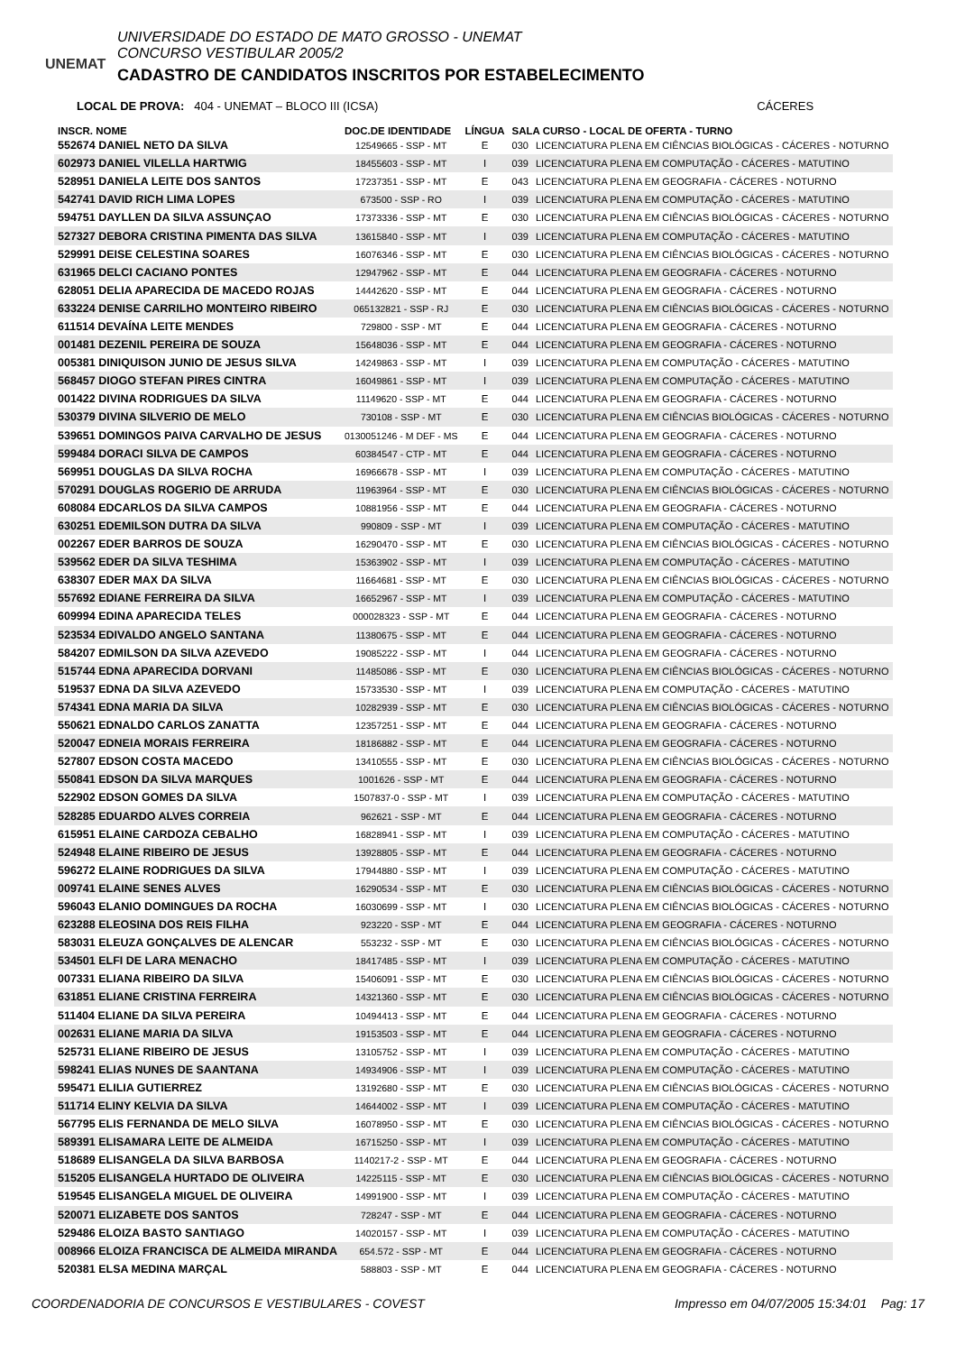UNEMAT
UNIVERSIDADE DO ESTADO DE MATO GROSSO - UNEMAT
CONCURSO VESTIBULAR 2005/2
CADASTRO DE CANDIDATOS INSCRITOS POR ESTABELECIMENTO
LOCAL DE PROVA: 404 - UNEMAT – BLOCO III (ICSA) CÁCERES
| INSCR. NOME | DOC.DE IDENTIDADE | LÍNGUA | SALA CURSO - LOCAL DE OFERTA - TURNO | |
| --- | --- | --- | --- | --- |
| 552674 DANIEL NETO DA SILVA | 12549665 - SSP - MT | E | 030 | LICENCIATURA PLENA EM CIÊNCIAS BIOLÓGICAS - CÁCERES - NOTURNO |
| 602973 DANIEL VILELLA HARTWIG | 18455603 - SSP - MT | I | 039 | LICENCIATURA PLENA EM COMPUTAÇÃO - CÁCERES - MATUTINO |
| 528951 DANIELA LEITE DOS SANTOS | 17237351 - SSP - MT | E | 043 | LICENCIATURA PLENA EM GEOGRAFIA - CÁCERES - NOTURNO |
| 542741 DAVID RICH LIMA LOPES | 673500 - SSP - RO | I | 039 | LICENCIATURA PLENA EM COMPUTAÇÃO - CÁCERES - MATUTINO |
| 594751 DAYLLEN DA SILVA ASSUNÇAO | 17373336 - SSP - MT | E | 030 | LICENCIATURA PLENA EM CIÊNCIAS BIOLÓGICAS - CÁCERES - NOTURNO |
| 527327 DEBORA CRISTINA PIMENTA DAS SILVA | 13615840 - SSP - MT | I | 039 | LICENCIATURA PLENA EM COMPUTAÇÃO - CÁCERES - MATUTINO |
| 529991 DEISE CELESTINA SOARES | 16076346 - SSP - MT | E | 030 | LICENCIATURA PLENA EM CIÊNCIAS BIOLÓGICAS - CÁCERES - NOTURNO |
| 631965 DELCI CACIANO PONTES | 12947962 - SSP - MT | E | 044 | LICENCIATURA PLENA EM GEOGRAFIA - CÁCERES - NOTURNO |
| 628051 DELIA APARECIDA DE MACEDO ROJAS | 14442620 - SSP - MT | E | 044 | LICENCIATURA PLENA EM GEOGRAFIA - CÁCERES - NOTURNO |
| 633224 DENISE CARRILHO MONTEIRO RIBEIRO | 065132821 - SSP - RJ | E | 030 | LICENCIATURA PLENA EM CIÊNCIAS BIOLÓGICAS - CÁCERES - NOTURNO |
| 611514 DEVAÍNA LEITE MENDES | 729800 - SSP - MT | E | 044 | LICENCIATURA PLENA EM GEOGRAFIA - CÁCERES - NOTURNO |
| 001481 DEZENIL PEREIRA DE SOUZA | 15648036 - SSP - MT | E | 044 | LICENCIATURA PLENA EM GEOGRAFIA - CÁCERES - NOTURNO |
| 005381 DINIQUISON JUNIO DE JESUS SILVA | 14249863 - SSP - MT | I | 039 | LICENCIATURA PLENA EM COMPUTAÇÃO - CÁCERES - MATUTINO |
| 568457 DIOGO STEFAN PIRES CINTRA | 16049861 - SSP - MT | I | 039 | LICENCIATURA PLENA EM COMPUTAÇÃO - CÁCERES - MATUTINO |
| 001422 DIVINA RODRIGUES DA SILVA | 11149620 - SSP - MT | E | 044 | LICENCIATURA PLENA EM GEOGRAFIA - CÁCERES - NOTURNO |
| 530379 DIVINA SILVERIO DE MELO | 730108 - SSP - MT | E | 030 | LICENCIATURA PLENA EM CIÊNCIAS BIOLÓGICAS - CÁCERES - NOTURNO |
| 539651 DOMINGOS PAIVA CARVALHO DE JESUS | 0130051246 - M DEF - MS | E | 044 | LICENCIATURA PLENA EM GEOGRAFIA - CÁCERES - NOTURNO |
| 599484 DORACI SILVA DE CAMPOS | 60384547 - CTP - MT | E | 044 | LICENCIATURA PLENA EM GEOGRAFIA - CÁCERES - NOTURNO |
| 569951 DOUGLAS DA SILVA ROCHA | 16966678 - SSP - MT | I | 039 | LICENCIATURA PLENA EM COMPUTAÇÃO - CÁCERES - MATUTINO |
| 570291 DOUGLAS ROGERIO DE ARRUDA | 11963964 - SSP - MT | E | 030 | LICENCIATURA PLENA EM CIÊNCIAS BIOLÓGICAS - CÁCERES - NOTURNO |
| 608084 EDCARLOS DA SILVA CAMPOS | 10881956 - SSP - MT | E | 044 | LICENCIATURA PLENA EM GEOGRAFIA - CÁCERES - NOTURNO |
| 630251 EDEMILSON DUTRA DA SILVA | 990809 - SSP - MT | I | 039 | LICENCIATURA PLENA EM COMPUTAÇÃO - CÁCERES - MATUTINO |
| 002267 EDER BARROS DE SOUZA | 16290470 - SSP - MT | E | 030 | LICENCIATURA PLENA EM CIÊNCIAS BIOLÓGICAS - CÁCERES - NOTURNO |
| 539562 EDER DA SILVA TESHIMA | 15363902 - SSP - MT | I | 039 | LICENCIATURA PLENA EM COMPUTAÇÃO - CÁCERES - MATUTINO |
| 638307 EDER MAX DA SILVA | 11664681 - SSP - MT | E | 030 | LICENCIATURA PLENA EM CIÊNCIAS BIOLÓGICAS - CÁCERES - NOTURNO |
| 557692 EDIANE FERREIRA DA SILVA | 16652967 - SSP - MT | I | 039 | LICENCIATURA PLENA EM COMPUTAÇÃO - CÁCERES - MATUTINO |
| 609994 EDINA APARECIDA TELES | 000028323 - SSP - MT | E | 044 | LICENCIATURA PLENA EM GEOGRAFIA - CÁCERES - NOTURNO |
| 523534 EDIVALDO ANGELO SANTANA | 11380675 - SSP - MT | E | 044 | LICENCIATURA PLENA EM GEOGRAFIA - CÁCERES - NOTURNO |
| 584207 EDMILSON DA SILVA AZEVEDO | 19085222 - SSP - MT | I | 044 | LICENCIATURA PLENA EM GEOGRAFIA - CÁCERES - NOTURNO |
| 515744 EDNA APARECIDA DORVANI | 11485086 - SSP - MT | E | 030 | LICENCIATURA PLENA EM CIÊNCIAS BIOLÓGICAS - CÁCERES - NOTURNO |
| 519537 EDNA DA SILVA AZEVEDO | 15733530 - SSP - MT | I | 039 | LICENCIATURA PLENA EM COMPUTAÇÃO - CÁCERES - MATUTINO |
| 574341 EDNA MARIA DA SILVA | 10282939 - SSP - MT | E | 030 | LICENCIATURA PLENA EM CIÊNCIAS BIOLÓGICAS - CÁCERES - NOTURNO |
| 550621 EDNALDO CARLOS ZANATTA | 12357251 - SSP - MT | E | 044 | LICENCIATURA PLENA EM GEOGRAFIA - CÁCERES - NOTURNO |
| 520047 EDNEIA MORAIS FERREIRA | 18186882 - SSP - MT | E | 044 | LICENCIATURA PLENA EM GEOGRAFIA - CÁCERES - NOTURNO |
| 527807 EDSON COSTA MACEDO | 13410555 - SSP - MT | E | 030 | LICENCIATURA PLENA EM CIÊNCIAS BIOLÓGICAS - CÁCERES - NOTURNO |
| 550841 EDSON DA SILVA MARQUES | 1001626 - SSP - MT | E | 044 | LICENCIATURA PLENA EM GEOGRAFIA - CÁCERES - NOTURNO |
| 522902 EDSON GOMES DA SILVA | 1507837-0 - SSP - MT | I | 039 | LICENCIATURA PLENA EM COMPUTAÇÃO - CÁCERES - MATUTINO |
| 528285 EDUARDO ALVES CORREIA | 962621 - SSP - MT | E | 044 | LICENCIATURA PLENA EM GEOGRAFIA - CÁCERES - NOTURNO |
| 615951 ELAINE CARDOZA CEBALHO | 16828941 - SSP - MT | I | 039 | LICENCIATURA PLENA EM COMPUTAÇÃO - CÁCERES - MATUTINO |
| 524948 ELAINE RIBEIRO DE JESUS | 13928805 - SSP - MT | E | 044 | LICENCIATURA PLENA EM GEOGRAFIA - CÁCERES - NOTURNO |
| 596272 ELAINE RODRIGUES DA SILVA | 17944880 - SSP - MT | I | 039 | LICENCIATURA PLENA EM COMPUTAÇÃO - CÁCERES - MATUTINO |
| 009741 ELAINE SENES ALVES | 16290534 - SSP - MT | E | 030 | LICENCIATURA PLENA EM CIÊNCIAS BIOLÓGICAS - CÁCERES - NOTURNO |
| 596043 ELANIO DOMINGUES DA ROCHA | 16030699 - SSP - MT | I | 030 | LICENCIATURA PLENA EM CIÊNCIAS BIOLÓGICAS - CÁCERES - NOTURNO |
| 623288 ELEOSINA DOS REIS FILHA | 923220 - SSP - MT | E | 044 | LICENCIATURA PLENA EM GEOGRAFIA - CÁCERES - NOTURNO |
| 583031 ELEUZA GONÇALVES DE ALENCAR | 553232 - SSP - MT | E | 030 | LICENCIATURA PLENA EM CIÊNCIAS BIOLÓGICAS - CÁCERES - NOTURNO |
| 534501 ELFI DE LARA MENACHO | 18417485 - SSP - MT | I | 039 | LICENCIATURA PLENA EM COMPUTAÇÃO - CÁCERES - MATUTINO |
| 007331 ELIANA RIBEIRO DA SILVA | 15406091 - SSP - MT | E | 030 | LICENCIATURA PLENA EM CIÊNCIAS BIOLÓGICAS - CÁCERES - NOTURNO |
| 631851 ELIANE CRISTINA FERREIRA | 14321360 - SSP - MT | E | 030 | LICENCIATURA PLENA EM CIÊNCIAS BIOLÓGICAS - CÁCERES - NOTURNO |
| 511404 ELIANE DA SILVA PEREIRA | 10494413 - SSP - MT | E | 044 | LICENCIATURA PLENA EM GEOGRAFIA - CÁCERES - NOTURNO |
| 002631 ELIANE MARIA DA SILVA | 19153503 - SSP - MT | E | 044 | LICENCIATURA PLENA EM GEOGRAFIA - CÁCERES - NOTURNO |
| 525731 ELIANE RIBEIRO DE JESUS | 13105752 - SSP - MT | I | 039 | LICENCIATURA PLENA EM COMPUTAÇÃO - CÁCERES - MATUTINO |
| 598241 ELIAS NUNES DE SAANTANA | 14934906 - SSP - MT | I | 039 | LICENCIATURA PLENA EM COMPUTAÇÃO - CÁCERES - MATUTINO |
| 595471 ELILIA GUTIERREZ | 13192680 - SSP - MT | E | 030 | LICENCIATURA PLENA EM CIÊNCIAS BIOLÓGICAS - CÁCERES - NOTURNO |
| 511714 ELINY KELVIA DA SILVA | 14644002 - SSP - MT | I | 039 | LICENCIATURA PLENA EM COMPUTAÇÃO - CÁCERES - MATUTINO |
| 567795 ELIS FERNANDA DE MELO SILVA | 16078950 - SSP - MT | E | 030 | LICENCIATURA PLENA EM CIÊNCIAS BIOLÓGICAS - CÁCERES - NOTURNO |
| 589391 ELISAMARA LEITE DE ALMEIDA | 16715250 - SSP - MT | I | 039 | LICENCIATURA PLENA EM COMPUTAÇÃO - CÁCERES - MATUTINO |
| 518689 ELISANGELA DA SILVA BARBOSA | 1140217-2 - SSP - MT | E | 044 | LICENCIATURA PLENA EM GEOGRAFIA - CÁCERES - NOTURNO |
| 515205 ELISANGELA HURTADO DE OLIVEIRA | 14225115 - SSP - MT | E | 030 | LICENCIATURA PLENA EM CIÊNCIAS BIOLÓGICAS - CÁCERES - NOTURNO |
| 519545 ELISANGELA MIGUEL DE OLIVEIRA | 14991900 - SSP - MT | I | 039 | LICENCIATURA PLENA EM COMPUTAÇÃO - CÁCERES - MATUTINO |
| 520071 ELIZABETE DOS SANTOS | 728247 - SSP - MT | E | 044 | LICENCIATURA PLENA EM GEOGRAFIA - CÁCERES - NOTURNO |
| 529486 ELOIZA BASTO SANTIAGO | 14020157 - SSP - MT | I | 039 | LICENCIATURA PLENA EM COMPUTAÇÃO - CÁCERES - MATUTINO |
| 008966 ELOIZA FRANCISCA DE ALMEIDA MIRANDA | 654.572 - SSP - MT | E | 044 | LICENCIATURA PLENA EM GEOGRAFIA - CÁCERES - NOTURNO |
| 520381 ELSA MEDINA MARÇAL | 588803 - SSP - MT | E | 044 | LICENCIATURA PLENA EM GEOGRAFIA - CÁCERES - NOTURNO |
COORDENADORIA DE CONCURSOS E VESTIBULARES - COVEST Impresso em 04/07/2005 15:34:01 Pag: 17